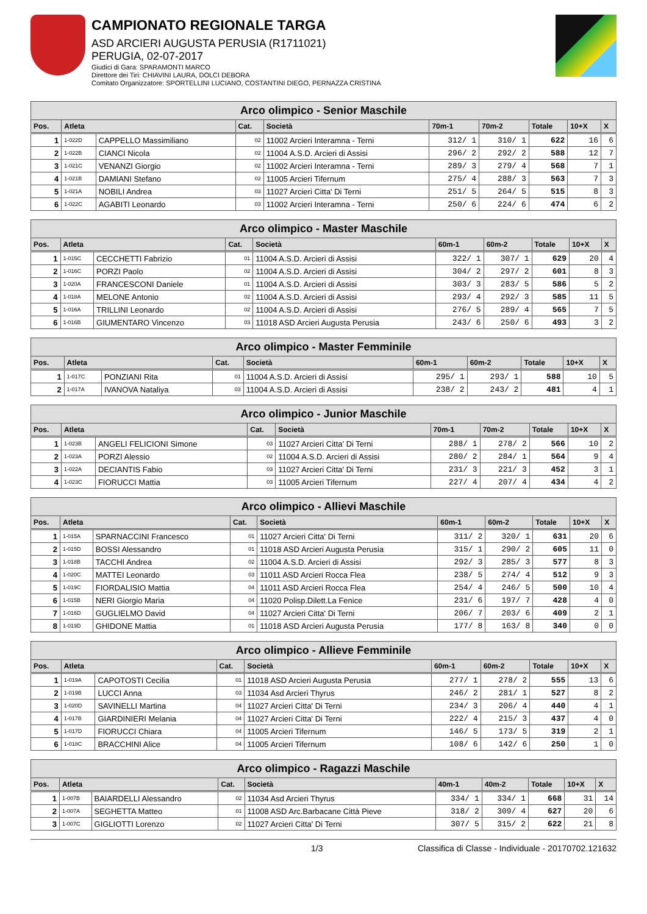CAMPIONATO REGIONALE TARGA
ASD ARCIERI AUGUSTA PERUSIA (R1711021)
PERUGIA, 02-07-2017
Giudici di Gara: SPARAMONTI MARCO
Direttore dei Tiri: CHIAVINI LAURA, DOLCI DEBORA
Comitato Organizzatore: SPORTELLINI LUCIANO, COSTANTINI DIEGO, PERNAZZA CRISTINA
| Arco olimpico - Senior Maschile | | | | | | | | | |
| --- | --- | --- | --- | --- | --- | --- | --- | --- | --- |
| Pos. | Atleta | | Cat. | Società | 70m-1 | 70m-2 | Totale | 10+X | X |
| 1 | 1-022D | CAPPELLO Massimiliano | 02 | 11002 Arcieri Interamna - Terni | 312/ 1 | 310/ 1 | 622 | 16 | 6 |
| 2 | 1-022B | CIANCI Nicola | 02 | 11004 A.S.D. Arcieri di Assisi | 296/ 2 | 292/ 2 | 588 | 12 | 7 |
| 3 | 1-021C | VENANZI Giorgio | 02 | 11002 Arcieri Interamna - Terni | 289/ 3 | 279/ 4 | 568 | 7 | 1 |
| 4 | 1-021B | DAMIANI Stefano | 02 | 11005 Arcieri Tifernum | 275/ 4 | 288/ 3 | 563 | 7 | 3 |
| 5 | 1-021A | NOBILI Andrea | 03 | 11027 Arcieri Citta' Di Terni | 251/ 5 | 264/ 5 | 515 | 8 | 3 |
| 6 | 1-022C | AGABITI Leonardo | 03 | 11002 Arcieri Interamna - Terni | 250/ 6 | 224/ 6 | 474 | 6 | 2 |
| Arco olimpico - Master Maschile | | | | | | | | | |
| --- | --- | --- | --- | --- | --- | --- | --- | --- | --- |
| Pos. | Atleta | | Cat. | Società | 60m-1 | 60m-2 | Totale | 10+X | X |
| 1 | 1-015C | CECCHETTI Fabrizio | 01 | 11004 A.S.D. Arcieri di Assisi | 322/ 1 | 307/ 1 | 629 | 20 | 4 |
| 2 | 1-016C | PORZI Paolo | 02 | 11004 A.S.D. Arcieri di Assisi | 304/ 2 | 297/ 2 | 601 | 8 | 3 |
| 3 | 1-020A | FRANCESCONI Daniele | 01 | 11004 A.S.D. Arcieri di Assisi | 303/ 3 | 283/ 5 | 586 | 5 | 2 |
| 4 | 1-018A | MELONE Antonio | 02 | 11004 A.S.D. Arcieri di Assisi | 293/ 4 | 292/ 3 | 585 | 11 | 5 |
| 5 | 1-016A | TRILLINI Leonardo | 02 | 11004 A.S.D. Arcieri di Assisi | 276/ 5 | 289/ 4 | 565 | 7 | 5 |
| 6 | 1-016B | GIUMENTARO Vincenzo | 03 | 11018 ASD Arcieri Augusta Perusia | 243/ 6 | 250/ 6 | 493 | 3 | 2 |
| Arco olimpico - Master Femminile | | | | | | | | | |
| --- | --- | --- | --- | --- | --- | --- | --- | --- | --- |
| Pos. | Atleta | | Cat. | Società | 60m-1 | 60m-2 | Totale | 10+X | X |
| 1 | 1-017C | PONZIANI Rita | 01 | 11004 A.S.D. Arcieri di Assisi | 295/ 1 | 293/ 1 | 588 | 10 | 5 |
| 2 | 1-017A | IVANOVA Nataliya | 03 | 11004 A.S.D. Arcieri di Assisi | 238/ 2 | 243/ 2 | 481 | 4 | 1 |
| Arco olimpico - Junior Maschile | | | | | | | | | |
| --- | --- | --- | --- | --- | --- | --- | --- | --- | --- |
| Pos. | Atleta | | Cat. | Società | 70m-1 | 70m-2 | Totale | 10+X | X |
| 1 | 1-023B | ANGELI FELICIONI Simone | 03 | 11027 Arcieri Citta' Di Terni | 288/ 1 | 278/ 2 | 566 | 10 | 2 |
| 2 | 1-023A | PORZI Alessio | 02 | 11004 A.S.D. Arcieri di Assisi | 280/ 2 | 284/ 1 | 564 | 9 | 4 |
| 3 | 1-022A | DECIANTIS Fabio | 03 | 11027 Arcieri Citta' Di Terni | 231/ 3 | 221/ 3 | 452 | 3 | 1 |
| 4 | 1-023C | FIORUCCI Mattia | 03 | 11005 Arcieri Tifernum | 227/ 4 | 207/ 4 | 434 | 4 | 2 |
| Arco olimpico - Allievi Maschile | | | | | | | | | |
| --- | --- | --- | --- | --- | --- | --- | --- | --- | --- |
| Pos. | Atleta | | Cat. | Società | 60m-1 | 60m-2 | Totale | 10+X | X |
| 1 | 1-015A | SPARNACCINI Francesco | 01 | 11027 Arcieri Citta' Di Terni | 311/ 2 | 320/ 1 | 631 | 20 | 6 |
| 2 | 1-015D | BOSSI Alessandro | 01 | 11018 ASD Arcieri Augusta Perusia | 315/ 1 | 290/ 2 | 605 | 11 | 0 |
| 3 | 1-018B | TACCHI Andrea | 02 | 11004 A.S.D. Arcieri di Assisi | 292/ 3 | 285/ 3 | 577 | 8 | 3 |
| 4 | 1-020C | MATTEI Leonardo | 03 | 11011 ASD Arcieri Rocca Flea | 238/ 5 | 274/ 4 | 512 | 9 | 3 |
| 5 | 1-019C | FIORDALISIO Mattia | 04 | 11011 ASD Arcieri Rocca Flea | 254/ 4 | 246/ 5 | 500 | 10 | 4 |
| 6 | 1-015B | NERI Giorgio Maria | 04 | 11020 Polisp.Dilett.La Fenice | 231/ 6 | 197/ 7 | 428 | 4 | 0 |
| 7 | 1-016D | GUGLIELMO David | 04 | 11027 Arcieri Citta' Di Terni | 206/ 7 | 203/ 6 | 409 | 2 | 1 |
| 8 | 1-019D | GHIDONE Mattia | 01 | 11018 ASD Arcieri Augusta Perusia | 177/ 8 | 163/ 8 | 340 | 0 | 0 |
| Arco olimpico - Allieve Femminile | | | | | | | | | |
| --- | --- | --- | --- | --- | --- | --- | --- | --- | --- |
| Pos. | Atleta | | Cat. | Società | 60m-1 | 60m-2 | Totale | 10+X | X |
| 1 | 1-019A | CAPOTOSTI Cecilia | 01 | 11018 ASD Arcieri Augusta Perusia | 277/ 1 | 278/ 2 | 555 | 13 | 6 |
| 2 | 1-019B | LUCCI Anna | 03 | 11034 Asd Arcieri Thyrus | 246/ 2 | 281/ 1 | 527 | 8 | 2 |
| 3 | 1-020D | SAVINELLI Martina | 04 | 11027 Arcieri Citta' Di Terni | 234/ 3 | 206/ 4 | 440 | 4 | 1 |
| 4 | 1-017B | GIARDINIERI Melania | 04 | 11027 Arcieri Citta' Di Terni | 222/ 4 | 215/ 3 | 437 | 4 | 0 |
| 5 | 1-017D | FIORUCCI Chiara | 04 | 11005 Arcieri Tifernum | 146/ 5 | 173/ 5 | 319 | 2 | 1 |
| 6 | 1-018C | BRACCHINI Alice | 04 | 11005 Arcieri Tifernum | 108/ 6 | 142/ 6 | 250 | 1 | 0 |
| Arco olimpico - Ragazzi Maschile | | | | | | | | | |
| --- | --- | --- | --- | --- | --- | --- | --- | --- | --- |
| Pos. | Atleta | | Cat. | Società | 40m-1 | 40m-2 | Totale | 10+X | X |
| 1 | 1-007B | BAIARDELLI Alessandro | 02 | 11034 Asd Arcieri Thyrus | 334/ 1 | 334/ 1 | 668 | 31 | 14 |
| 2 | 1-007A | SEGHETTA Matteo | 01 | 11008 ASD Arc.Barbacane Città Pieve | 318/ 2 | 309/ 4 | 627 | 20 | 6 |
| 3 | 1-007C | GIGLIOTTI Lorenzo | 02 | 11027 Arcieri Citta' Di Terni | 307/ 5 | 315/ 2 | 622 | 21 | 8 |
1/3 Classifica di Classe - Individuale - 20170702.121632